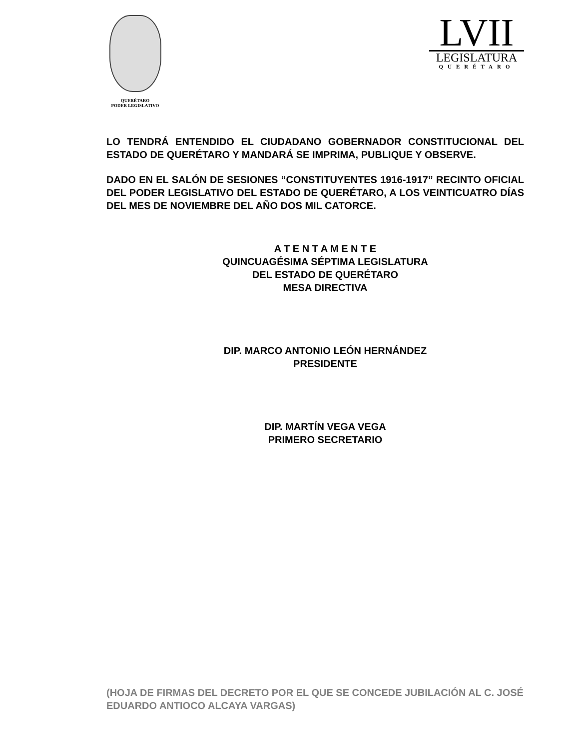QUERÉTARO
PODER LEGISLATIVO
LVII
LEGISLATURA
QUERÉTARO
LO TENDRÁ ENTENDIDO EL CIUDADANO GOBERNADOR CONSTITUCIONAL DEL ESTADO DE QUERÉTARO Y MANDARÁ SE IMPRIMA, PUBLIQUE Y OBSERVE.
DADO EN EL SALÓN DE SESIONES “CONSTITUYENTES 1916-1917” RECINTO OFICIAL DEL PODER LEGISLATIVO DEL ESTADO DE QUERÉTARO, A LOS VEINTICUATRO DÍAS DEL MES DE NOVIEMBRE DEL AÑO DOS MIL CATORCE.
A T E N T A M E N T E
QUINCUAGÉSIMA SÉPTIMA LEGISLATURA
DEL ESTADO DE QUERÉTARO
MESA DIRECTIVA
DIP. MARCO ANTONIO LEÓN HERNÁNDEZ
PRESIDENTE
DIP. MARTÍN VEGA VEGA
PRIMERO SECRETARIO
(HOJA DE FIRMAS DEL DECRETO POR EL QUE SE CONCEDE JUBILACIÓN AL C. JOSÉ EDUARDO ANTIOCO ALCAYA VARGAS)